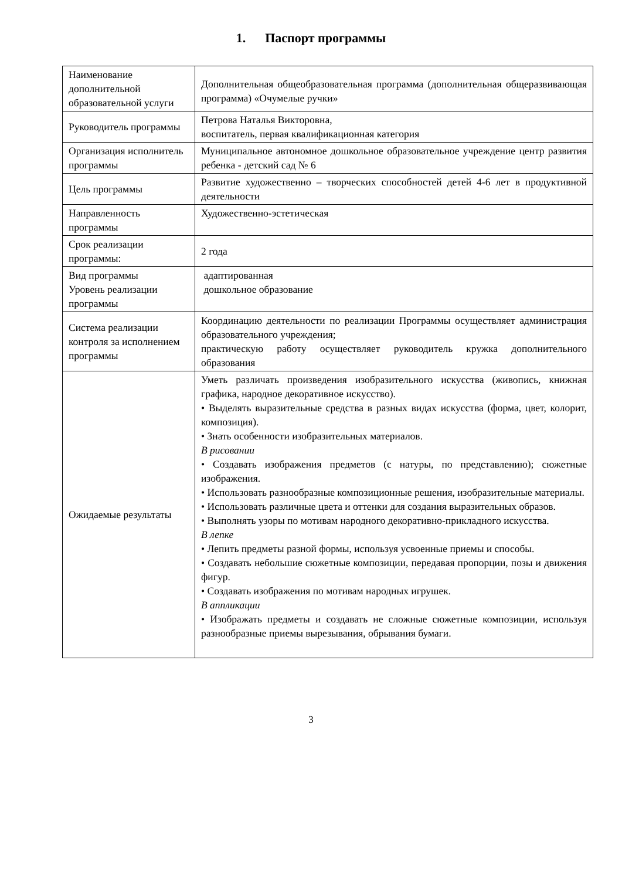1. Паспорт программы
| Наименование дополнительной образовательной услуги | Дополнительная общеобразовательная программа (дополнительная общеразвивающая программа) «Очумелые ручки» |
| Руководитель программы | Петрова Наталья Викторовна, воспитатель, первая квалификационная категория |
| Организация исполнитель программы | Муниципальное автономное дошкольное образовательное учреждение центр развития ребенка - детский сад № 6 |
| Цель программы | Развитие художественно – творческих способностей детей 4-6 лет в продуктивной деятельности |
| Направленность программы | Художественно-эстетическая |
| Срок реализации программы: | 2 года |
| Вид программы Уровень реализации программы | адаптированная дошкольное образование |
| Система реализации контроля за исполнением программы | Координацию деятельности по реализации Программы осуществляет администрация образовательного учреждения; практическую работу осуществляет руководитель кружка дополнительного образования |
| Ожидаемые результаты | Уметь различать произведения изобразительного искусства (живопись, книжная графика, народное декоративное искусство). • Выделять выразительные средства в разных видах искусства (форма, цвет, колорит, композиция). • Знать особенности изобразительных материалов. В рисовании • Создавать изображения предметов (с натуры, по представлению); сюжетные изображения. • Использовать разнообразные композиционные решения, изобразительные материалы. • Использовать различные цвета и оттенки для создания выразительных образов. • Выполнять узоры по мотивам народного декоративно-прикладного искусства. В лепке • Лепить предметы разной формы, используя усвоенные приемы и способы. • Создавать небольшие сюжетные композиции, передавая пропорции, позы и движения фигур. • Создавать изображения по мотивам народных игрушек. В аппликации • Изображать предметы и создавать не сложные сюжетные композиции, используя разнообразные приемы вырезывания, обрывания бумаги. |
3